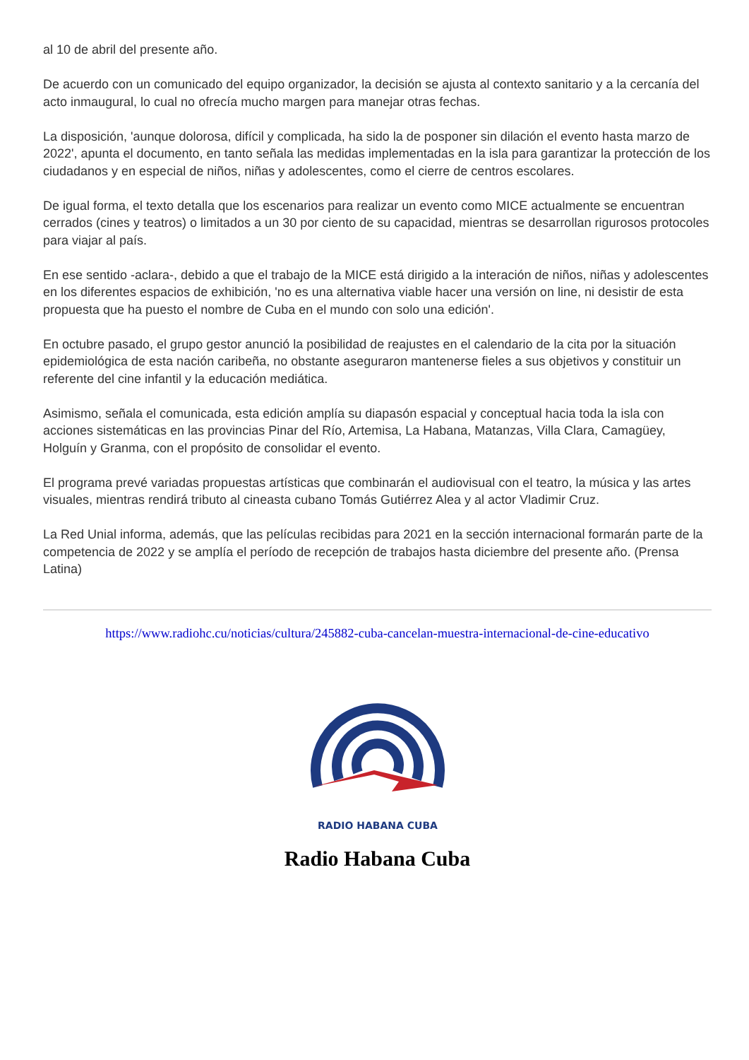al 10 de abril del presente año.
De acuerdo con un comunicado del equipo organizador, la decisión se ajusta al contexto sanitario y a la cercanía del acto inmaugural, lo cual no ofrecía mucho margen para manejar otras fechas.
La disposición, 'aunque dolorosa, difícil y complicada, ha sido la de posponer sin dilación el evento hasta marzo de 2022', apunta el documento, en tanto señala las medidas implementadas en la isla para garantizar la protección de los ciudadanos y en especial de niños, niñas y adolescentes, como el cierre de centros escolares.
De igual forma, el texto detalla que los escenarios para realizar un evento como MICE actualmente se encuentran cerrados (cines y teatros) o limitados a un 30 por ciento de su capacidad, mientras se desarrollan rigurosos protocoles para viajar al país.
En ese sentido -aclara-, debido a que el trabajo de la MICE está dirigido a la interación de niños, niñas y adolescentes en los diferentes espacios de exhibición, 'no es una alternativa viable hacer una versión on line, ni desistir de esta propuesta que ha puesto el nombre de Cuba en el mundo con solo una edición'.
En octubre pasado, el grupo gestor anunció la posibilidad de reajustes en el calendario de la cita por la situación epidemiológica de esta nación caribeña, no obstante aseguraron mantenerse fieles a sus objetivos y constituir un referente del cine infantil y la educación mediática.
Asimismo, señala el comunicada, esta edición amplía su diapasón espacial y conceptual hacia toda la isla con acciones sistemáticas en las provincias Pinar del Río, Artemisa, La Habana, Matanzas, Villa Clara, Camagüey, Holguín y Granma, con el propósito de consolidar el evento.
El programa prevé variadas propuestas artísticas que combinarán el audiovisual con el teatro, la música y las artes visuales, mientras rendirá tributo al cineasta cubano Tomás Gutiérrez Alea y al actor Vladimir Cruz.
La Red Unial informa, además, que las películas recibidas para 2021 en la sección internacional formarán parte de la competencia de 2022 y se amplía el período de recepción de trabajos hasta diciembre del presente año. (Prensa Latina)
https://www.radiohc.cu/noticias/cultura/245882-cuba-cancelan-muestra-internacional-de-cine-educativo
RADIO HABANA CUBA
Radio Habana Cuba